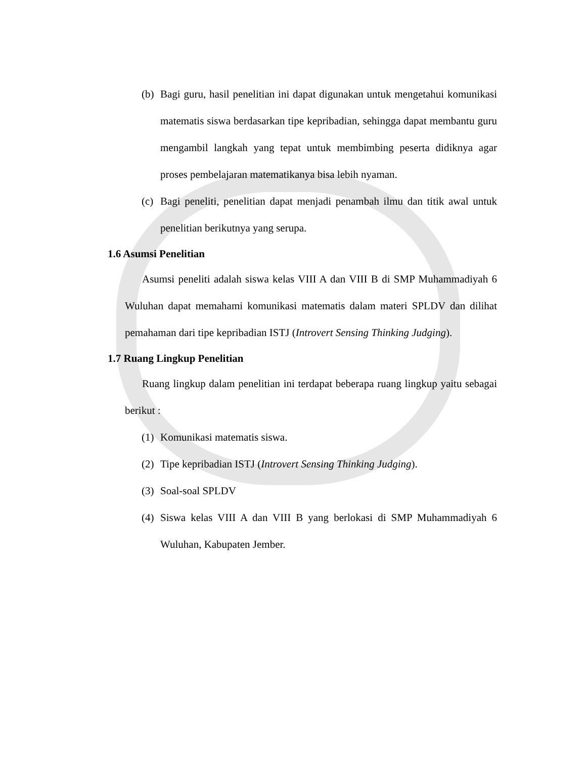(b) Bagi guru, hasil penelitian ini dapat digunakan untuk mengetahui komunikasi matematis siswa berdasarkan tipe kepribadian, sehingga dapat membantu guru mengambil langkah yang tepat untuk membimbing peserta didiknya agar proses pembelajaran matematikanya bisa lebih nyaman.
(c) Bagi peneliti, penelitian dapat menjadi penambah ilmu dan titik awal untuk penelitian berikutnya yang serupa.
1.6 Asumsi Penelitian
Asumsi peneliti adalah siswa kelas VIII A dan VIII B di SMP Muhammadiyah 6 Wuluhan dapat memahami komunikasi matematis dalam materi SPLDV dan dilihat pemahaman dari tipe kepribadian ISTJ (Introvert Sensing Thinking Judging).
1.7 Ruang Lingkup Penelitian
Ruang lingkup dalam penelitian ini terdapat beberapa ruang lingkup yaitu sebagai berikut :
(1) Komunikasi matematis siswa.
(2) Tipe kepribadian ISTJ (Introvert Sensing Thinking Judging).
(3) Soal-soal SPLDV
(4) Siswa kelas VIII A dan VIII B yang berlokasi di SMP Muhammadiyah 6 Wuluhan, Kabupaten Jember.